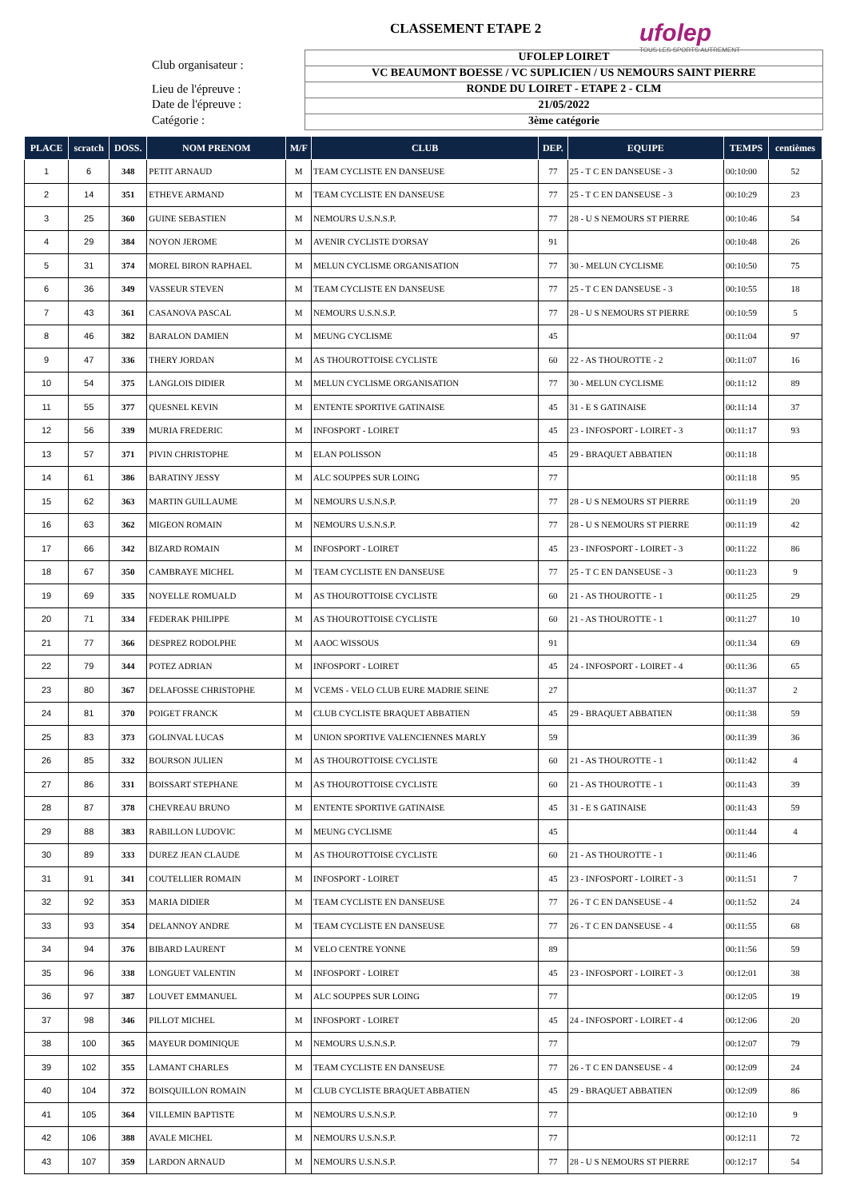CLASSEMENT ETAPE 2
ufolep
TOUS LES SPORTS AUTREMENT
Club organisateur :
Lieu de l'épreuve :
Date de l'épreuve :
Catégorie :
UFOLEP LOIRET
VC BEAUMONT BOESSE / VC SUPLICIEN / US NEMOURS SAINT PIERRE
RONDE DU LOIRET - ETAPE 2 - CLM
21/05/2022
3ème catégorie
| PLACE | scratch | DOSS. | NOM PRENOM | M/F | CLUB | DEP. | EQUIPE | TEMPS | centièmes |
| --- | --- | --- | --- | --- | --- | --- | --- | --- | --- |
| 1 | 6 | 348 | PETIT ARNAUD | M | TEAM CYCLISTE EN DANSEUSE | 77 | 25 - T C EN DANSEUSE - 3 | 00:10:00 | 52 |
| 2 | 14 | 351 | ETHEVE ARMAND | M | TEAM CYCLISTE EN DANSEUSE | 77 | 25 - T C EN DANSEUSE - 3 | 00:10:29 | 23 |
| 3 | 25 | 360 | GUINE SEBASTIEN | M | NEMOURS U.S.N.S.P. | 77 | 28 - U S NEMOURS ST PIERRE | 00:10:46 | 54 |
| 4 | 29 | 384 | NOYON JEROME | M | AVENIR CYCLISTE D'ORSAY | 91 | | 00:10:48 | 26 |
| 5 | 31 | 374 | MOREL BIRON RAPHAEL | M | MELUN CYCLISME ORGANISATION | 77 | 30 - MELUN CYCLISME | 00:10:50 | 75 |
| 6 | 36 | 349 | VASSEUR STEVEN | M | TEAM CYCLISTE EN DANSEUSE | 77 | 25 - T C EN DANSEUSE - 3 | 00:10:55 | 18 |
| 7 | 43 | 361 | CASANOVA PASCAL | M | NEMOURS U.S.N.S.P. | 77 | 28 - U S NEMOURS ST PIERRE | 00:10:59 | 5 |
| 8 | 46 | 382 | BARALON DAMIEN | M | MEUNG CYCLISME | 45 | | 00:11:04 | 97 |
| 9 | 47 | 336 | THERY JORDAN | M | AS THOUROTTOISE CYCLISTE | 60 | 22 - AS THOUROTTE - 2 | 00:11:07 | 16 |
| 10 | 54 | 375 | LANGLOIS DIDIER | M | MELUN CYCLISME ORGANISATION | 77 | 30 - MELUN CYCLISME | 00:11:12 | 89 |
| 11 | 55 | 377 | QUESNEL KEVIN | M | ENTENTE SPORTIVE GATINAISE | 45 | 31 - E S GATINAISE | 00:11:14 | 37 |
| 12 | 56 | 339 | MURIA FREDERIC | M | INFOSPORT - LOIRET | 45 | 23 - INFOSPORT - LOIRET - 3 | 00:11:17 | 93 |
| 13 | 57 | 371 | PIVIN CHRISTOPHE | M | ELAN POLISSON | 45 | 29 - BRAQUET ABBATIEN | 00:11:18 | |
| 14 | 61 | 386 | BARATINY JESSY | M | ALC SOUPPES SUR LOING | 77 | | 00:11:18 | 95 |
| 15 | 62 | 363 | MARTIN GUILLAUME | M | NEMOURS U.S.N.S.P. | 77 | 28 - U S NEMOURS ST PIERRE | 00:11:19 | 20 |
| 16 | 63 | 362 | MIGEON ROMAIN | M | NEMOURS U.S.N.S.P. | 77 | 28 - U S NEMOURS ST PIERRE | 00:11:19 | 42 |
| 17 | 66 | 342 | BIZARD ROMAIN | M | INFOSPORT - LOIRET | 45 | 23 - INFOSPORT - LOIRET - 3 | 00:11:22 | 86 |
| 18 | 67 | 350 | CAMBRAYE MICHEL | M | TEAM CYCLISTE EN DANSEUSE | 77 | 25 - T C EN DANSEUSE - 3 | 00:11:23 | 9 |
| 19 | 69 | 335 | NOYELLE ROMUALD | M | AS THOUROTTOISE CYCLISTE | 60 | 21 - AS THOUROTTE - 1 | 00:11:25 | 29 |
| 20 | 71 | 334 | FEDERAK PHILIPPE | M | AS THOUROTTOISE CYCLISTE | 60 | 21 - AS THOUROTTE - 1 | 00:11:27 | 10 |
| 21 | 77 | 366 | DESPREZ RODOLPHE | M | AAOC WISSOUS | 91 | | 00:11:34 | 69 |
| 22 | 79 | 344 | POTEZ ADRIAN | M | INFOSPORT - LOIRET | 45 | 24 - INFOSPORT - LOIRET - 4 | 00:11:36 | 65 |
| 23 | 80 | 367 | DELAFOSSE CHRISTOPHE | M | VCEMS - VELO CLUB EURE MADRIE SEINE | 27 | | 00:11:37 | 2 |
| 24 | 81 | 370 | POIGET FRANCK | M | CLUB CYCLISTE BRAQUET ABBATIEN | 45 | 29 - BRAQUET ABBATIEN | 00:11:38 | 59 |
| 25 | 83 | 373 | GOLINVAL LUCAS | M | UNION SPORTIVE VALENCIENNES MARLY | 59 | | 00:11:39 | 36 |
| 26 | 85 | 332 | BOURSON JULIEN | M | AS THOUROTTOISE CYCLISTE | 60 | 21 - AS THOUROTTE - 1 | 00:11:42 | 4 |
| 27 | 86 | 331 | BOISSART STEPHANE | M | AS THOUROTTOISE CYCLISTE | 60 | 21 - AS THOUROTTE - 1 | 00:11:43 | 39 |
| 28 | 87 | 378 | CHEVREAU BRUNO | M | ENTENTE SPORTIVE GATINAISE | 45 | 31 - E S GATINAISE | 00:11:43 | 59 |
| 29 | 88 | 383 | RABILLON LUDOVIC | M | MEUNG CYCLISME | 45 | | 00:11:44 | 4 |
| 30 | 89 | 333 | DUREZ JEAN CLAUDE | M | AS THOUROTTOISE CYCLISTE | 60 | 21 - AS THOUROTTE - 1 | 00:11:46 | |
| 31 | 91 | 341 | COUTELLIER ROMAIN | M | INFOSPORT - LOIRET | 45 | 23 - INFOSPORT - LOIRET - 3 | 00:11:51 | 7 |
| 32 | 92 | 353 | MARIA DIDIER | M | TEAM CYCLISTE EN DANSEUSE | 77 | 26 - T C EN DANSEUSE - 4 | 00:11:52 | 24 |
| 33 | 93 | 354 | DELANNOY ANDRE | M | TEAM CYCLISTE EN DANSEUSE | 77 | 26 - T C EN DANSEUSE - 4 | 00:11:55 | 68 |
| 34 | 94 | 376 | BIBARD LAURENT | M | VELO CENTRE YONNE | 89 | | 00:11:56 | 59 |
| 35 | 96 | 338 | LONGUET VALENTIN | M | INFOSPORT - LOIRET | 45 | 23 - INFOSPORT - LOIRET - 3 | 00:12:01 | 38 |
| 36 | 97 | 387 | LOUVET EMMANUEL | M | ALC SOUPPES SUR LOING | 77 | | 00:12:05 | 19 |
| 37 | 98 | 346 | PILLOT MICHEL | M | INFOSPORT - LOIRET | 45 | 24 - INFOSPORT - LOIRET - 4 | 00:12:06 | 20 |
| 38 | 100 | 365 | MAYEUR DOMINIQUE | M | NEMOURS U.S.N.S.P. | 77 | | 00:12:07 | 79 |
| 39 | 102 | 355 | LAMANT CHARLES | M | TEAM CYCLISTE EN DANSEUSE | 77 | 26 - T C EN DANSEUSE - 4 | 00:12:09 | 24 |
| 40 | 104 | 372 | BOISQUILLON ROMAIN | M | CLUB CYCLISTE BRAQUET ABBATIEN | 45 | 29 - BRAQUET ABBATIEN | 00:12:09 | 86 |
| 41 | 105 | 364 | VILLEMIN BAPTISTE | M | NEMOURS U.S.N.S.P. | 77 | | 00:12:10 | 9 |
| 42 | 106 | 388 | AVALE MICHEL | M | NEMOURS U.S.N.S.P. | 77 | | 00:12:11 | 72 |
| 43 | 107 | 359 | LARDON ARNAUD | M | NEMOURS U.S.N.S.P. | 77 | 28 - U S NEMOURS ST PIERRE | 00:12:17 | 54 |